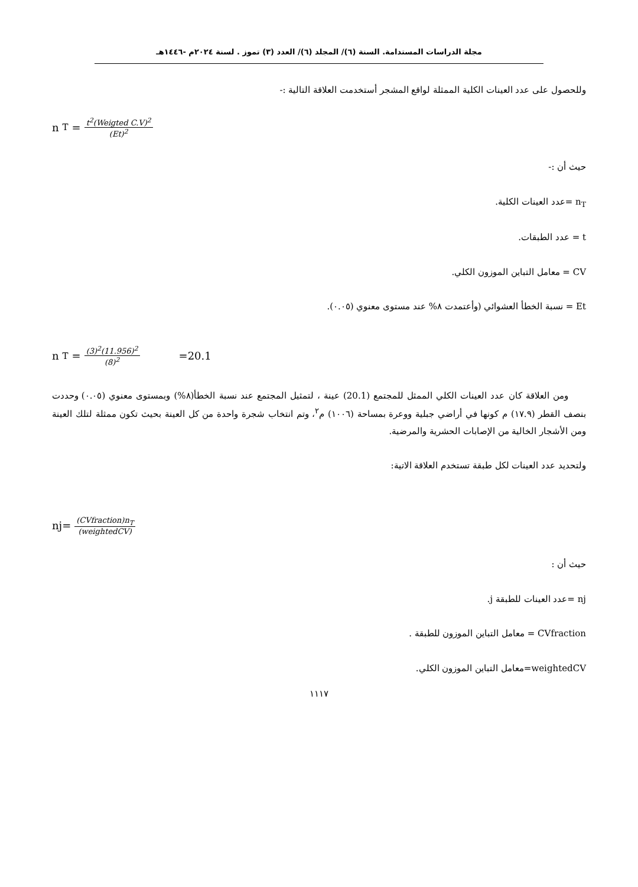مجلة الدراسات المستدامة. السنة (٦)/ المجلد (٦)/ العدد (٣) تموز . لسنة ٢٠٢٤م -١٤٤٦هـ
وللحصول على عدد العينات الكلية الممثلة لواقع المشجر أستخدمت العلاقة التالية :-
n<sub>T</sub> = t<sup>2</sup>(Weigted C.V)<sup>2</sup> (Et)<sup>2</sup>
حيث أن :-
n<sub>T</sub> =عدد العينات الكلية.
t = عدد الطبقات.
CV = معامل التباين الموزون الكلي.
Et = نسبة الخطأ العشوائي (وأعتمدت ٨% عند مستوى معنوي (٠.٠٥).
n<sub>T</sub> = (3)<sup>2</sup>(11.956)<sup>2</sup> (8)<sup>2</sup> =20.1
ومن العلاقة كان عدد العينات الكلي الممثل للمجتمع (20.1) عينة ، لتمثيل المجتمع عند نسبة الخطأ(٨%) وبمستوى معنوي (٠.٠٥) وحددت بنصف القطر (١٧.٩) م كونها في أراضي جبلية ووعرة بمساحة (١٠٠٦) م<sup>٢</sup>، وتم انتخاب شجرة واحدة من كل العينة بحيث تكون ممثلة لتلك العينة ومن الأشجار الخالية من الإصابات الحشرية والمرضية.
ولتحديد عدد العينات لكل طبقة تستخدم العلاقة الاتية:
nj= (CVfraction)n<sub>T</sub> (weightedCV)
حيث أن :
nj =عدد العينات للطبقة j.
CVfraction = معامل التباين الموزون للطبقة .
weightedCV=معامل التباين الموزون الكلي.
١١١٧